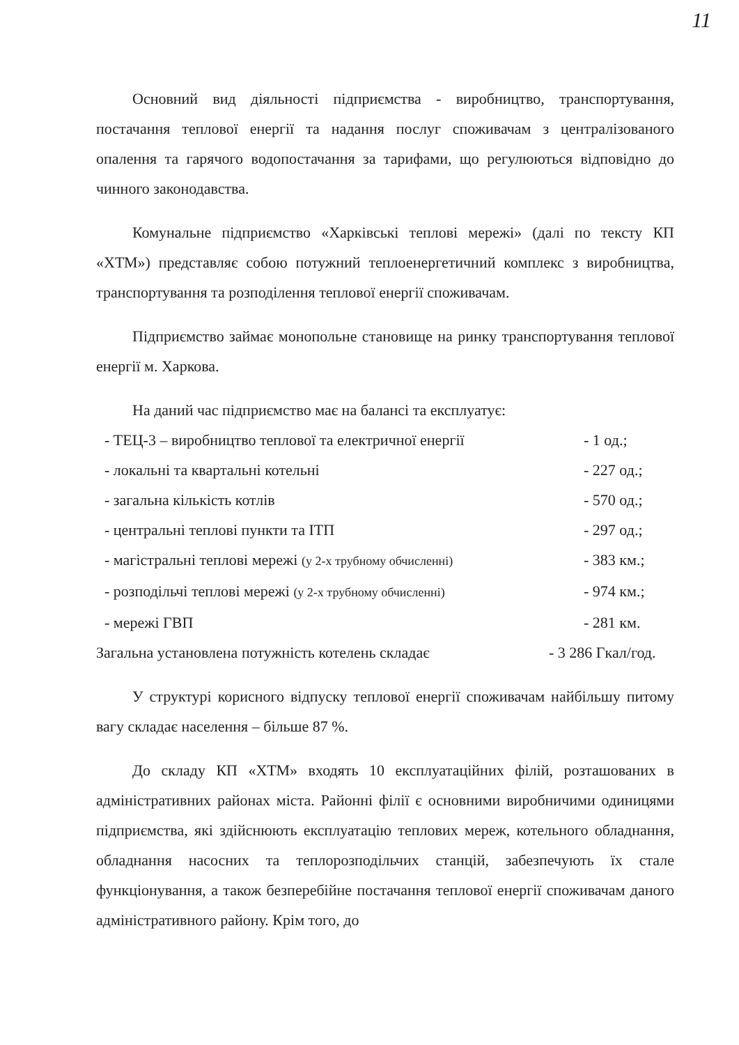11
Основний вид діяльності підприємства - виробництво, транспортування, постачання теплової енергії та надання послуг споживачам з централізованого опалення та гарячого водопостачання за тарифами, що регулюються відповідно до чинного законодавства.
Комунальне підприємство «Харківські теплові мережі» (далі по тексту КП «ХТМ») представляє собою потужний теплоенергетичний комплекс з виробництва, транспортування та розподілення теплової енергії споживачам.
Підприємство займає монопольне становище на ринку транспортування теплової енергії м. Харкова.
На даний час підприємство має на балансі та експлуатує:
- ТЕЦ-3 – виробництво теплової та електричної енергії - 1 од.;
- локальні та квартальні котельні - 227 од.;
- загальна кількість котлів - 570 од.;
- центральні теплові пункти та ІТП - 297 од.;
- магістральні теплові мережі (у 2-х трубному обчисленні) - 383 км.;
- розподільчі теплові мережі (у 2-х трубному обчисленні) - 974 км.;
- мережі ГВП - 281 км.
Загальна установлена потужність котелень складає - 3 286 Гкал/год.
У структурі корисного відпуску теплової енергії споживачам найбільшу питому вагу складає населення – більше 87 %.
До складу КП «ХТМ» входять 10 експлуатаційних філій, розташованих в адміністративних районах міста. Районні філії є основними виробничими одиницями підприємства, які здійснюють експлуатацію теплових мереж, котельного обладнання, обладнання насосних та теплорозподільчих станцій, забезпечують їх стале функціонування, а також безперебійне постачання теплової енергії споживачам даного адміністративного району. Крім того, до